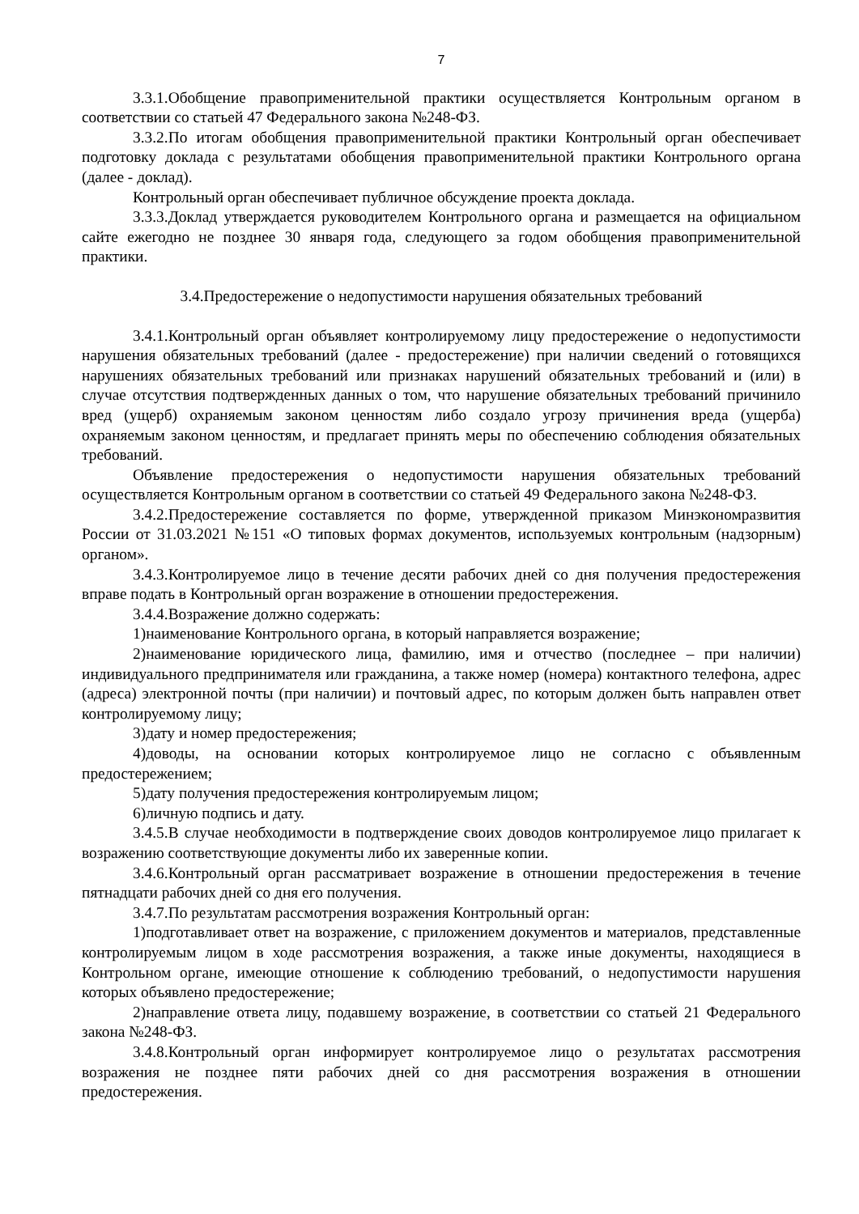7
3.3.1.Обобщение правоприменительной практики осуществляется Контрольным органом в соответствии со статьей 47 Федерального закона №248-ФЗ.
3.3.2.По итогам обобщения правоприменительной практики Контрольный орган обеспечивает подготовку доклада с результатами обобщения правоприменительной практики Контрольного органа (далее - доклад).
Контрольный орган обеспечивает публичное обсуждение проекта доклада.
3.3.3.Доклад утверждается руководителем Контрольного органа и размещается на официальном сайте ежегодно не позднее 30 января года, следующего за годом обобщения правоприменительной практики.
3.4.Предостережение о недопустимости нарушения обязательных требований
3.4.1.Контрольный орган объявляет контролируемому лицу предостережение о недопустимости нарушения обязательных требований (далее - предостережение) при наличии сведений о готовящихся нарушениях обязательных требований или признаках нарушений обязательных требований и (или) в случае отсутствия подтвержденных данных о том, что нарушение обязательных требований причинило вред (ущерб) охраняемым законом ценностям либо создало угрозу причинения вреда (ущерба) охраняемым законом ценностям, и предлагает принять меры по обеспечению соблюдения обязательных требований.
Объявление предостережения о недопустимости нарушения обязательных требований осуществляется Контрольным органом в соответствии со статьей 49 Федерального закона №248-ФЗ.
3.4.2.Предостережение составляется по форме, утвержденной приказом Минэкономразвития России от 31.03.2021 №151 «О типовых формах документов, используемых контрольным (надзорным) органом».
3.4.3.Контролируемое лицо в течение десяти рабочих дней со дня получения предостережения вправе подать в Контрольный орган возражение в отношении предостережения.
3.4.4.Возражение должно содержать:
1)наименование Контрольного органа, в который направляется возражение;
2)наименование юридического лица, фамилию, имя и отчество (последнее – при наличии) индивидуального предпринимателя или гражданина, а также номер (номера) контактного телефона, адрес (адреса) электронной почты (при наличии) и почтовый адрес, по которым должен быть направлен ответ контролируемому лицу;
3)дату и номер предостережения;
4)доводы, на основании которых контролируемое лицо не согласно с объявленным предостережением;
5)дату получения предостережения контролируемым лицом;
6)личную подпись и дату.
3.4.5.В случае необходимости в подтверждение своих доводов контролируемое лицо прилагает к возражению соответствующие документы либо их заверенные копии.
3.4.6.Контрольный орган рассматривает возражение в отношении предостережения в течение пятнадцати рабочих дней со дня его получения.
3.4.7.По результатам рассмотрения возражения Контрольный орган:
1)подготавливает ответ на возражение, с приложением документов и материалов, представленные контролируемым лицом в ходе рассмотрения возражения, а также иные документы, находящиеся в Контрольном органе, имеющие отношение к соблюдению требований, о недопустимости нарушения которых объявлено предостережение;
2)направление ответа лицу, подавшему возражение, в соответствии со статьей 21 Федерального закона №248-ФЗ.
3.4.8.Контрольный орган информирует контролируемое лицо о результатах рассмотрения возражения не позднее пяти рабочих дней со дня рассмотрения возражения в отношении предостережения.